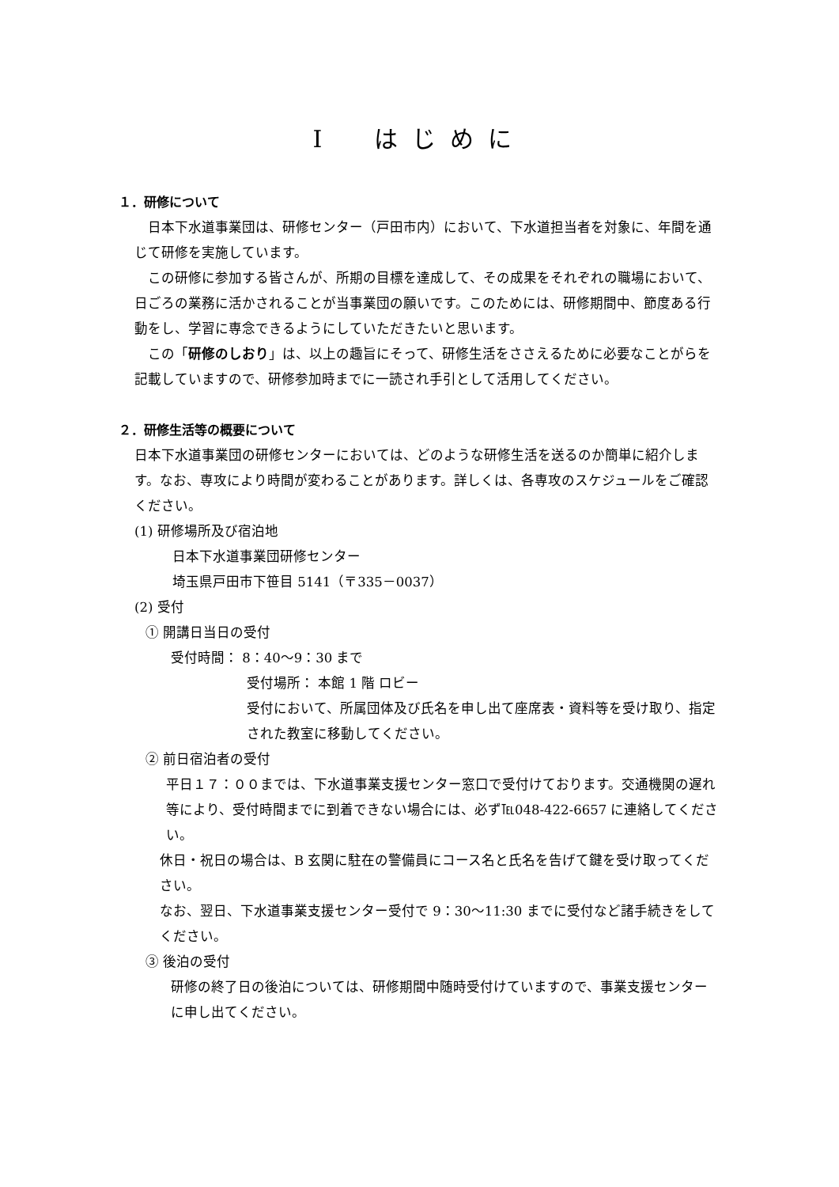Ⅰ　はじめに
１．研修について
日本下水道事業団は、研修センター（戸田市内）において、下水道担当者を対象に、年間を通じて研修を実施しています。
この研修に参加する皆さんが、所期の目標を達成して、その成果をそれぞれの職場において、日ごろの業務に活かされることが当事業団の願いです。このためには、研修期間中、節度ある行動をし、学習に専念できるようにしていただきたいと思います。
この「研修のしおり」は、以上の趣旨にそって、研修生活をささえるために必要なことがらを記載していますので、研修参加時までに一読され手引として活用してください。
２．研修生活等の概要について
日本下水道事業団の研修センターにおいては、どのような研修生活を送るのか簡単に紹介します。なお、専攻により時間が変わることがあります。詳しくは、各専攻のスケジュールをご確認ください。
(1) 研修場所及び宿泊地
日本下水道事業団研修センター
埼玉県戸田市下笹目 5141（〒335－0037）
(2) 受付
① 開講日当日の受付
受付時間： 8：40～9：30 まで
受付場所： 本館 1 階 ロビー
受付において、所属団体及び氏名を申し出て座席表・資料等を受け取り、指定された教室に移動してください。
② 前日宿泊者の受付
平日１７：００までは、下水道事業支援センター窓口で受付けております。交通機関の遅れ等により、受付時間までに到着できない場合には、必ず℡048-422-6657 に連絡してください。
休日・祝日の場合は、B 玄関に駐在の警備員にコース名と氏名を告げて鍵を受け取ってください。
なお、翌日、下水道事業支援センター受付で 9：30～11:30 までに受付など諸手続きをしてください。
③ 後泊の受付
研修の終了日の後泊については、研修期間中随時受付けていますので、事業支援センターに申し出てください。